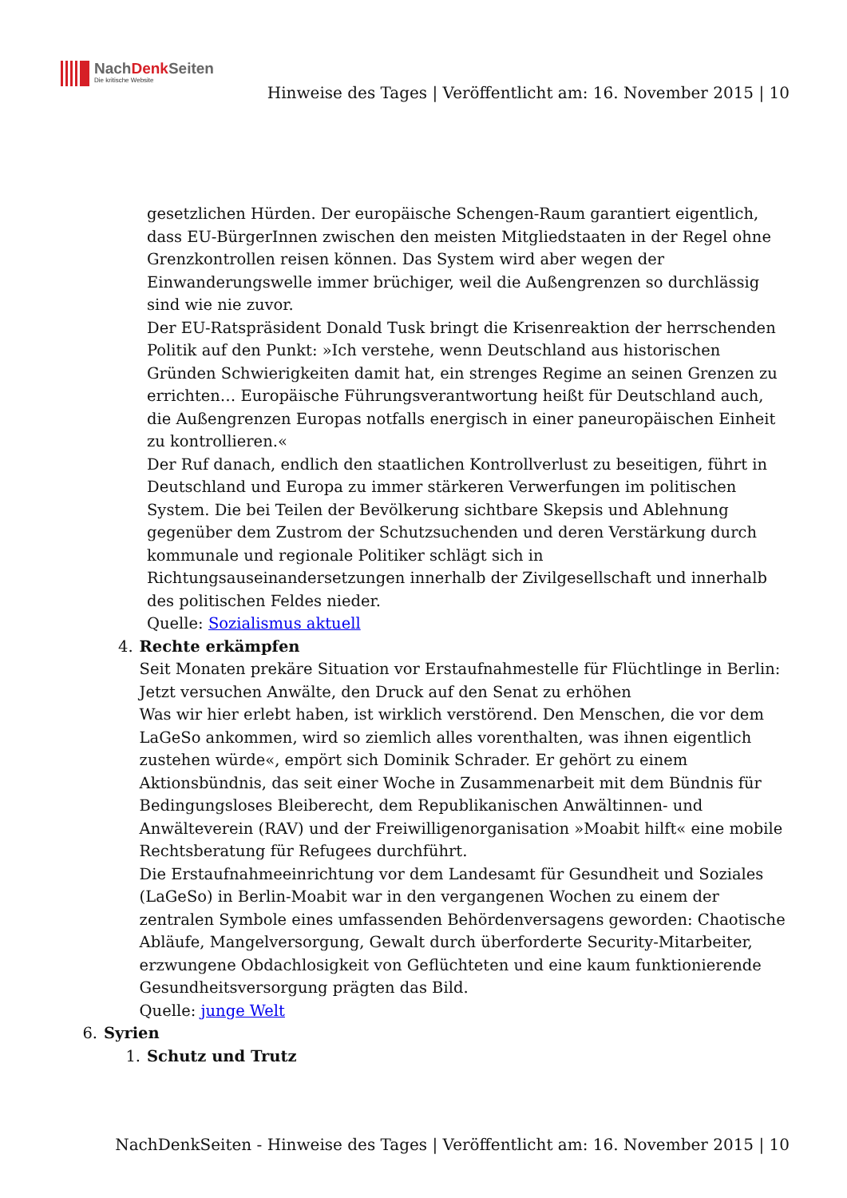NachDenk Seiten
Die kritische Website
Hinweise des Tages | Veröffentlicht am: 16. November 2015 | 10
gesetzlichen Hürden. Der europäische Schengen-Raum garantiert eigentlich, dass EU-BürgerInnen zwischen den meisten Mitgliedstaaten in der Regel ohne Grenzkontrollen reisen können. Das System wird aber wegen der Einwanderungswelle immer brüchiger, weil die Außengrenzen so durchlässig sind wie nie zuvor.
Der EU-Ratspräsident Donald Tusk bringt die Krisenreaktion der herrschenden Politik auf den Punkt: »Ich verstehe, wenn Deutschland aus historischen Gründen Schwierigkeiten damit hat, ein strenges Regime an seinen Grenzen zu errichten… Europäische Führungsverantwortung heißt für Deutschland auch, die Außengrenzen Europas notfalls energisch in einer paneuropäischen Einheit zu kontrollieren.«
Der Ruf danach, endlich den staatlichen Kontrollverlust zu beseitigen, führt in Deutschland und Europa zu immer stärkeren Verwerfungen im politischen System. Die bei Teilen der Bevölkerung sichtbare Skepsis und Ablehnung gegenüber dem Zustrom der Schutzsuchenden und deren Verstärkung durch kommunale und regionale Politiker schlägt sich in Richtungsauseinandersetzungen innerhalb der Zivilgesellschaft und innerhalb des politischen Feldes nieder.
Quelle: Sozialismus aktuell
4. Rechte erkämpfen
Seit Monaten prekäre Situation vor Erstaufnahmestelle für Flüchtlinge in Berlin: Jetzt versuchen Anwälte, den Druck auf den Senat zu erhöhen
Was wir hier erlebt haben, ist wirklich verstörend. Den Menschen, die vor dem LaGeSo ankommen, wird so ziemlich alles vorenthalten, was ihnen eigentlich zustehen würde«, empört sich Dominik Schrader. Er gehört zu einem Aktionsbündnis, das seit einer Woche in Zusammenarbeit mit dem Bündnis für Bedingungsloses Bleiberecht, dem Republikanischen Anwältinnen- und Anwälteverein (RAV) und der Freiwilligenorganisation »Moabit hilft« eine mobile Rechtsberatung für Refugees durchführt.
Die Erstaufnahmeeinrichtung vor dem Landesamt für Gesundheit und Soziales (LaGeSo) in Berlin-Moabit war in den vergangenen Wochen zu einem der zentralen Symbole eines umfassenden Behördenversagens geworden: Chaotische Abläufe, Mangelversorgung, Gewalt durch überforderte Security-Mitarbeiter, erzwungene Obdachlosigkeit von Geflüchteten und eine kaum funktionierende Gesundheitsversorgung prägten das Bild.
Quelle: junge Welt
6. Syrien
1. Schutz und Trutz
NachDenkSeiten - Hinweise des Tages | Veröffentlicht am: 16. November 2015 | 10